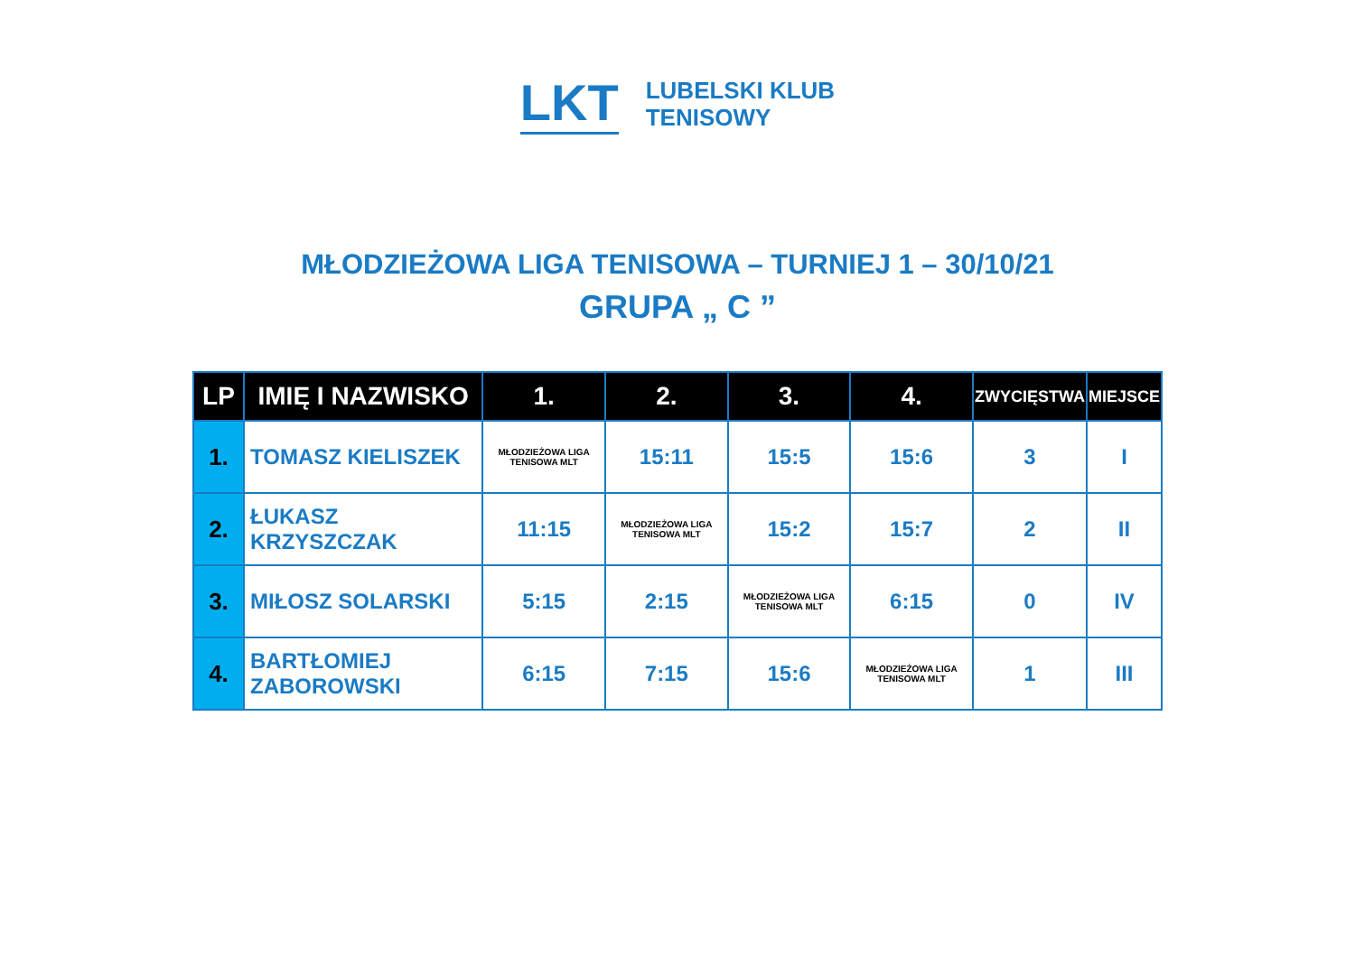LKT
LUBELSKI KLUB
TENISOWY
MŁODZIEŻOWA LIGA TENISOWA – TURNIEJ 1 – 30/10/21
GRUPA „ C ”
| LP | IMIĘ I NAZWISKO | 1. | 2. | 3. | 4. | ZWYCIĘSTWA | MIEJSCE |
| --- | --- | --- | --- | --- | --- | --- | --- |
| 1. | TOMASZ KIELISZEK | MŁODZIEŻOWA LIGA TENISOWA MLT | 15:11 | 15:5 | 15:6 | 3 | I |
| 2. | ŁUKASZ KRZYSZCZAK | 11:15 | MŁODZIEŻOWA LIGA TENISOWA MLT | 15:2 | 15:7 | 2 | II |
| 3. | MIŁOSZ SOLARSKI | 5:15 | 2:15 | MŁODZIEŻOWA LIGA TENISOWA MLT | 6:15 | 0 | IV |
| 4. | BARTŁOMIEJ ZABOROWSKI | 6:15 | 7:15 | 15:6 | MŁODZIEŻOWA LIGA TENISOWA MLT | 1 | III |